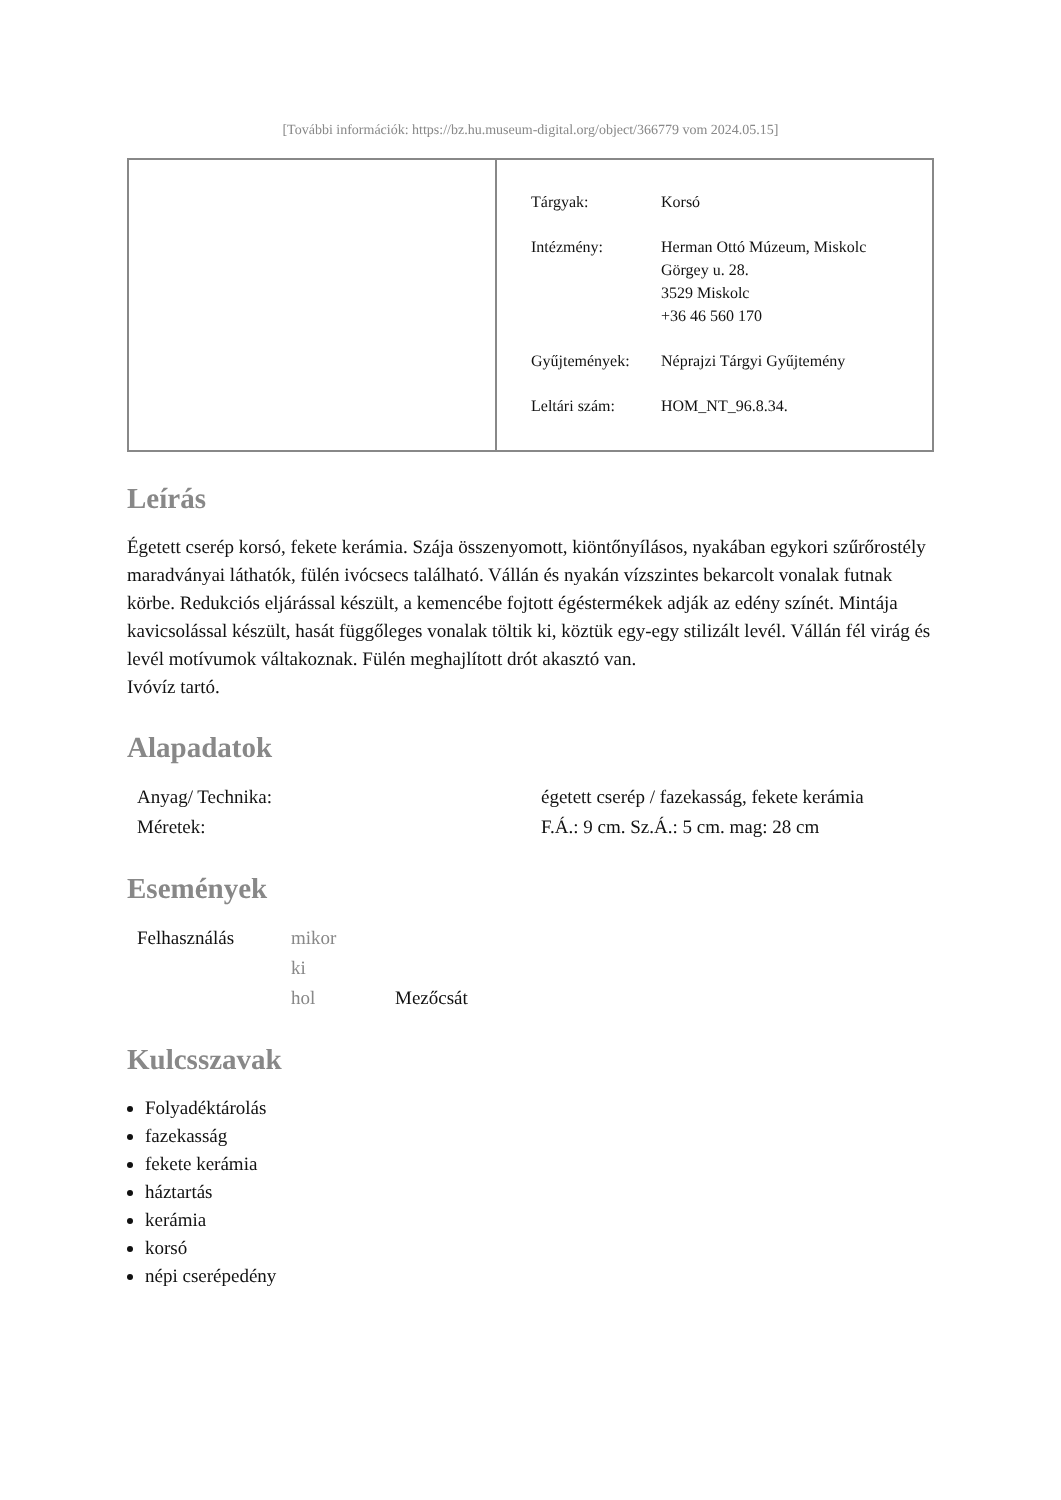[További információk: https://bz.hu.museum-digital.org/object/366779 vom 2024.05.15]
| Tárgyak: | Korsó |
| Intézmény: | Herman Ottó Múzeum, Miskolc Görgey u. 28. 3529 Miskolc +36 46 560 170 |
| Gyűjtemények: | Néprajzi Tárgyi Gyűjtemény |
| Leltári szám: | HOM_NT_96.8.34. |
Leírás
Égetett cserép korsó, fekete kerámia. Szája összenyomott, kiöntőnyílásos, nyakában egykori szűrőrostély maradványai láthatók, fülén ivócsecs található. Vállán és nyakán vízszintes bekarcolt vonalak futnak körbe. Redukciós eljárással készült, a kemencébe fojtott égéstermékek adják az edény színét. Mintája kavicsolással készült, hasát függőleges vonalak töltik ki, köztük egy-egy stilizált levél. Vállán fél virág és levél motívumok váltakoznak. Fülén meghajlított drót akasztó van.
Ivóvíz tartó.
Alapadatok
| Anyag/ Technika: | égetett cserép / fazekasság, fekete kerámia |
| Méretek: | F.Á.: 9 cm. Sz.Á.: 5 cm. mag: 28 cm |
Események
| Felhasználás | mikor | |
| | ki | |
| | hol | Mezőcsát |
Kulcsszavak
Folyadéktárolás
fazekasság
fekete kerámia
háztartás
kerámia
korsó
népi cserépedény